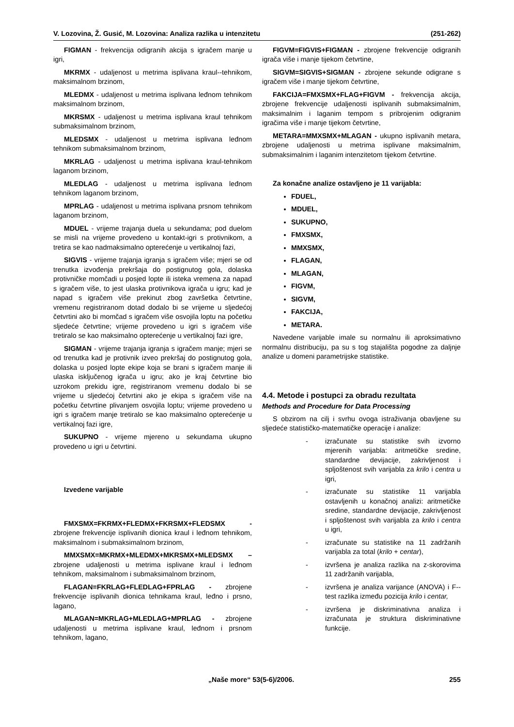V. Lozovina, Ž. Gusić, M. Lozovina: Analiza razlika u intenzitetu (251-262)
FIGMAN - frekvencija odigranih akcija s igračem manje u igri,
MKRMX - udaljenost u metrima isplivana kraul--tehnikom, maksimalnom brzinom,
MLEDMX - udaljenost u metrima isplivana leđnom tehnikom maksimalnom brzinom,
MKRSMX - udaljenost u metrima isplivana kraul tehnikom submaksimalnom brzinom,
MLEDSMX - udaljenost u metrima isplivana leđnom tehnikom submaksimalnom brzinom,
MKRLAG - udaljenost u metrima isplivana kraul-tehnikom laganom brzinom,
MLEDLAG - udaljenost u metrima isplivana leđnom tehnikom laganom brzinom,
MPRLAG - udaljenost u metrima isplivana prsnom tehnikom laganom brzinom,
MDUEL - vrijeme trajanja duela u sekundama; pod duelom se misli na vrijeme provedeno u kontakt-igri s protivnikom, a tretira se kao nadmaksimalno opterećenje u vertikalnoj fazi,
SIGVIS - vrijeme trajanja igranja s igračem više; mjeri se od trenutka izvođenja prekršaja do postignutog gola, dolaska protivničke momčadi u posjed lopte ili isteka vremena za napad s igračem više, to jest ulaska protivnikova igrača u igru; kad je napad s igračem više prekinut zbog završetka četvrtine, vremenu registriranom dotad dodalo bi se vrijeme u sljedećoj četvrtini ako bi momčad s igračem više osvojila loptu na početku sljedeće četvrtine; vrijeme provedeno u igri s igračem više tretiralo se kao maksimalno opterećenje u vertikalnoj fazi igre,
SIGMAN - vrijeme trajanja igranja s igračem manje; mjeri se od trenutka kad je protivnik izveo prekršaj do postignutog gola, dolaska u posjed lopte ekipe koja se brani s igračem manje ili ulaska isključenog igrača u igru; ako je kraj četvrtine bio uzrokom prekidu igre, registriranom vremenu dodalo bi se vrijeme u sljedećoj četvrtini ako je ekipa s igračem više na početku četvrtine plivanjem osvojila loptu; vrijeme provedeno u igri s igračem manje tretiralo se kao maksimalno opterećenje u vertikalnoj fazi igre,
SUKUPNO - vrijeme mjereno u sekundama ukupno provedeno u igri u četvrtini.
Izvedene varijable
FMXSMX=FKRMX+FLEDMX+FKRSMX+FLEDSMX - zbrojene frekvencije isplivanih dionica kraul i leđnom tehnikom, maksimalnom i submaksimalnom brzinom,
MMXSMX=MKRMX+MLEDMX+MKRSMX+MLEDSMX – zbrojene udaljenosti u metrima isplivane kraul i leđnom tehnikom, maksimalnom i submaksimalnom brzinom,
FLAGAN=FKRLAG+FLEDLAG+FPRLAG - zbrojene frekvencije isplivanih dionica tehnikama kraul, leđno i prsno, lagano,
MLAGAN=MKRLAG+MLEDLAG+MPRLAG - zbrojene udaljenosti u metrima isplivane kraul, leđnom i prsnom tehnikom, lagano,
FIGVM=FIGVIS+FIGMAN - zbrojene frekvencije odigranih igrača više i manje tijekom četvrtine,
SIGVM=SIGVIS+SIGMAN - zbrojene sekunde odigrane s igračem više i manje tijekom četvrtine,
FAKCIJA=FMXSMX+FLAG+FIGVM - frekvencija akcija, zbrojene frekvencije udaljenosti isplivanih submaksimalnim, maksimalnim i laganim tempom s pribrojenim odigranim igračima više i manje tijekom četvrtine,
METARA=MMXSMX+MLAGAN - ukupno isplivanih metara, zbrojene udaljenosti u metrima isplivane maksimalnim, submaksimalnim i laganim intenzitetom tijekom četvrtine.
Za konačne analize ostavljeno je 11 varijabla:
FDUEL,
MDUEL,
SUKUPNO,
FMXSMX,
MMXSMX,
FLAGAN,
MLAGAN,
FIGVM,
SIGVM,
FAKCIJA,
METARA.
Navedene varijable imale su normalnu ili aproksimativno normalnu distribuciju, pa su s tog stajališta pogodne za daljnje analize u domeni parametrijske statistike.
4.4. Metode i postupci za obradu rezultata
Methods and Procedure for Data Processing
S obzirom na cilj i svrhu ovoga istraživanja obavljene su sljedeće statističko-matematičke operacije i analize:
- izračunate su statistike svih izvorno mjerenih varijabla: aritmetičke sredine, standardne devijacije, zakrivljenost i spljoštenost svih varijabla za krilo i centra u igri,
- izračunate su statistike 11 varijabla ostavljenih u konačnoj analizi: aritmetičke sredine, standardne devijacije, zakrivljenost i spljoštenost svih varijabla za krilo i centra u igri,
- izračunate su statistike na 11 zadržanih varijabla za total (krilo + centar),
- izvršena je analiza razlika na z-skorovima 11 zadržanih varijabla,
- izvršena je analiza varijance (ANOVA) i F--test razlika između pozicija krilo i centar,
- izvršena je diskriminativna analiza i izračunata je struktura diskriminativne funkcije.
„Naše more“ 53(5-6)/2006. 255